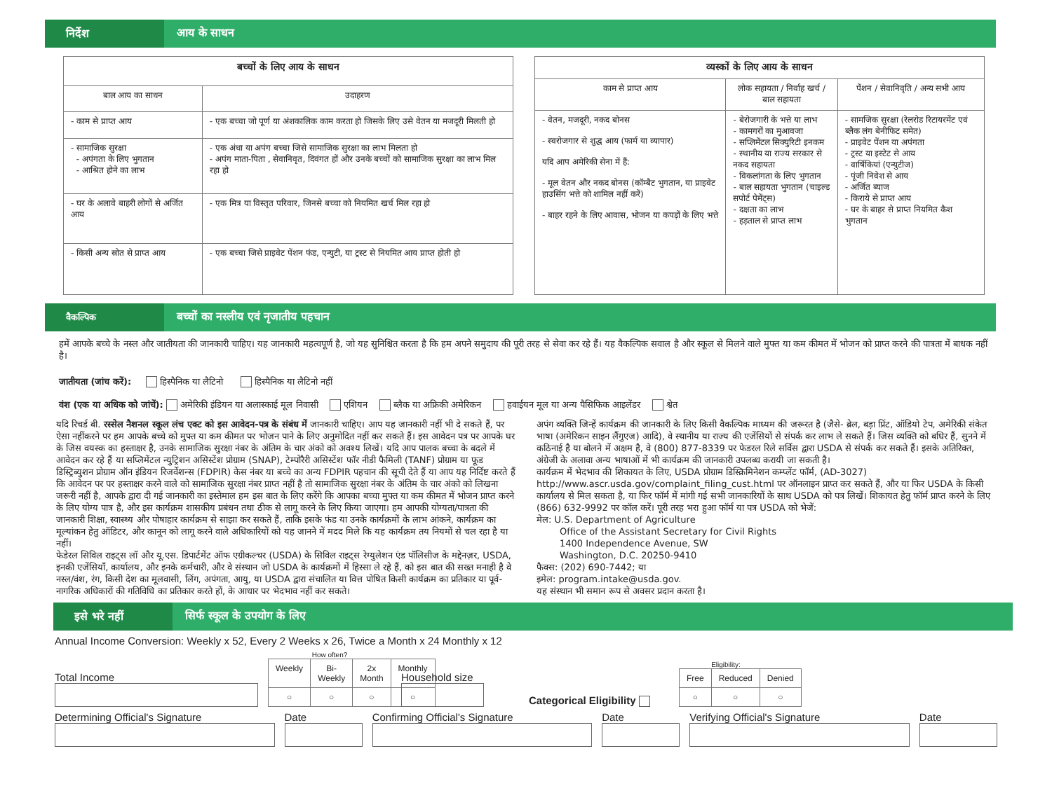निर्देश
आय के साधन
| बच्चों के लिए आय के साधन | |
| --- | --- |
| बाल आय का साधन | उदाहरण |
| - काम से प्राप्त आय | - एक बच्चा जो पूर्ण या अंशकालिक काम करता हो जिसके लिए उसे वेतन या मजदूरी मिलती हो |
| - सामाजिक सुरक्षा - अपंगता के लिए भुगतान - आश्रित होने का लाभ | - एक अंधा या अपंग बच्चा जिसे सामाजिक सुरक्षा का लाभ मिलता हो - अपंग माता-पिता , सेवानिवृत, दिवंगत हों और उनके बच्चों को सामाजिक सुरक्षा का लाभ मिल रहा हो |
| - घर के अलावे बाहरी लोगों से अर्जित आय | - एक मित्र या विस्तृत परिवार, जिनसे बच्चा को नियमित खर्च मिल रहा हो |
| - किसी अन्य स्रोत से प्राप्त आय | - एक बच्चा जिसे प्राइवेट पेंशन फंड, एन्युटी, या ट्रस्ट से नियमित आय प्राप्त होती हो |
| व्यस्कों के लिए आय के साधन | | |
| --- | --- | --- |
| काम से प्राप्त आय | लोक सहायता / निर्वाह खर्च / बाल सहायता | पेंशन / सेवानिवृति / अन्य सभी आय |
| - वेतन, मजदूरी, नकद बोनस - स्वरोजगार से शुद्ध आय (फार्म या व्यापार) यदि आप अमेरिकी सेना में हैं: - मूल वेतन और नकद बोनस (कॉम्बैट भुगतान, या प्राइवेट हाउसिंग भत्ते को शामिल नहीं करें) - बाहर रहने के लिए आवास, भोजन या कपड़ों के लिए भत्ते | - बेरोजगारी के भत्ते या लाभ - कामगरों का मुआवजा - सप्लिमेंटल सिक्युरिटी इनकम - स्थानीय या राज्य सरकार से नकद सहायता - विकलांगता के लिए भुगतान - बाल सहायता भुगतान (चाइल्ड सपोर्ट पेमेंट्स) - दक्षता का लाभ - हड़ताल से प्राप्त लाभ | - सामजिक सुरक्षा (रेलरोड रिटायरमेंट एवं ब्लैक लंग बेनीफिट समेत) - प्राइवेट पेंशन या अपंगता - ट्रस्ट या इस्टेट से आय - वार्षिकियां (एन्युटीज) - पूंजी निवेश से आय - अर्जित ब्याज - किराये से प्राप्त आय - घर के बाहर से प्राप्त नियमित कैश भुगतान |
वैकल्पिक
बच्चों का नस्लीय एवं नृजातीय पहचान
हमें आपके बच्चे के नस्ल और जातीयता की जानकारी चाहिए। यह जानकारी महत्वपूर्ण है, जो यह सुनिश्चित करता है कि हम अपने समुदाय की पूरी तरह से सेवा कर रहे हैं। यह वैकल्पिक सवाल है और स्कूल से मिलने वाले मुफ्त या कम कीमत में भोजन को प्राप्त करने की पात्रता में बाधक नहीं है।
जातीयता (जांच करें): हिस्पैनिक या लैटिनो हिस्पैनिक या लैटिनो नहीं
वंश (एक या अधिक को जांचें): अमेरिकी इंडियन या अलास्काई मूल निवासी एशियन ब्लैक या अफ्रिकी अमेरिकन हवाईयन मूल या अन्य पैसिफिक आइलेंडर श्वेत
यदि रिचर्ड बी. रस्सेल नैशनल स्कूल लंच एक्ट को इस आवेदन-पत्र के संबंध में जानकारी चाहिए। आप यह जानकारी नहीं भी दे सकते हैं, पर ऐसा नहींकरने पर हम आपके बच्चे को मुफ्त या कम कीमत पर भोजन पाने के लिए अनुमोदित नहीं कर सकते हैं। इस आवेदन पत्र पर आपके घर के जिस वयस्क का हस्ताक्षर है, उनके सामाजिक सुरक्षा नंबर के अंतिम के चार अंको को अवश्य लिखें। यदि आप पालक बच्चा के बदले में आवेदन कर रहे हैं या सप्लिमेंटल न्युट्रिशन असिस्टेंश प्रोग्राम (SNAP), टेम्पोरैरी असिस्टेंश फॉर नीडी फैमिली (TANF) प्रोग्राम या फूड डिस्ट्रिब्युशन प्रोग्राम ऑन इंडियन रिजर्वेशन्स (FDPIR) केस नंबर या बच्चे का अन्य FDPIR पहचान की सूची देते हैं या आप यह निर्दिष्ट करते हैं कि आवेदन पर पर हस्ताक्षर करने वाले को सामाजिक सुरक्षा नंबर प्राप्त नहीं है तो सामाजिक सुरक्षा नंबर के अंतिम के चार अंको को लिखना जरूरी नहीं है, आपके द्वारा दी गई जानकारी का इस्तेमाल हम इस बात के लिए करेंगे कि आपका बच्चा मुफ्त या कम कीमत में भोजन प्राप्त करने के लिए योग्य पात्र है, और इस कार्यक्रम शासकीय प्रबंधन तथा ठीक से लागू करने के लिए किया जाएगा। हम आपकी योग्यता/पात्रता की जानकारी शिक्षा, स्वास्थ्य और पोषाहार कार्यक्रम से साझा कर सकते हैं, ताकि इसके फंड या उनके कार्यक्रमों के लाभ आंकने, कार्यक्रम का मूल्यांकन हेतु ऑडिटर, और कानून को लागू करने वाले अधिकारियों को यह जानने में मदद मिले कि यह कार्यक्रम तय नियमों से चल रहा है या नहीं।
फेडेरल सिविल राइट्स लॉ और यू.एस. डिपार्टमेंट ऑफ एग्रीकल्चर (USDA) के सिविल राइट्स रेग्युलेशन एंड पॉलिसीज के मद्देनज़र, USDA, इनकी एजेंसियाँ, कार्यालय, और इनके कर्मचारी, और वे संस्थान जो USDA के कार्यक्रमों में हिस्सा ले रहे हैं, को इस बात की सख्त मनाही है वे नस्ल/वंश, रंग, किसी देश का मूलवासी, लिंग, अपंगता, आयु, या USDA द्वारा संचालित या वित्त पोषित किसी कार्यक्रम का प्रतिकार या पूर्व-नागरिक अधिकारों की गतिविधि का प्रतिकार करते हों, के आधार पर भेदभाव नहीं कर सकते।
अपंग व्यक्ति जिन्हें कार्यक्रम की जानकारी के लिए किसी वैकल्पिक माध्यम की जरूरत है (जैसे- ब्रेल, बड़ा प्रिंट, ऑडियो टेप, अमेरिकी संकेत भाषा (अमेरिकन साइन लैंगुएज) आदि), वे स्थानीय या राज्य की एजेंसियों से संपर्क कर लाभ ले सकते हैं। जिस व्यक्ति को बधिर हैं, सुनने में कठिनाई है या बोलने में अक्षम है, वे (800) 877-8339 पर फेडरल रिले सर्विस द्वारा USDA से संपर्क कर सकते हैं। इसके अतिरिक्त, अंग्रेजी के अलावा अन्य भाषाओं में भी कार्यक्रम की जानकारी उपलब्ध करायी जा सकती है।
कार्यक्रम में भेदभाव की शिकायत के लिए, USDA प्रोग्राम डिस्क्रिमिनेशन कम्प्लेंट फॉर्म, (AD-3027) http://www.ascr.usda.gov/complaint_filing_cust.html पर ऑनलाइन प्राप्त कर सकते हैं, और या फिर USDA के किसी कार्यालय से मिल सकता है, या फिर फॉर्म में मांगी गई सभी जानकारियों के साथ USDA को पत्र लिखें। शिकायत हेतु फॉर्म प्राप्त करने के लिए (866) 632-9992 पर कॉल करें। पूरी तरह भरा हुआ फॉर्म या पत्र USDA को भेजें:
मेल: U.S. Department of Agriculture
Office of the Assistant Secretary for Civil Rights
1400 Independence Avenue, SW
Washington, D.C. 20250-9410
फैक्स: (202) 690-7442; या
इमेल: program.intake@usda.gov.
यह संस्थान भी समान रूप से अवसर प्रदान करता है।
इसे भरे नहीं
सिर्फ स्कूल के उपयोग के लिए
Annual Income Conversion: Weekly x 52, Every 2 Weeks x 26, Twice a Month x 24 Monthly x 12
Total Income
How often?
| Weekly | Bi-Weekly | 2x Month | Monthly |
| ○ | ○ | ○ | ○ |
Household size
Categorical Eligibility
Eligibility:
| Free | Reduced | Denied |
| ○ | ○ | ○ |
Determining Official's Signature
Date
Confirming Official's Signature
Date
Verifying Official's Signature
Date